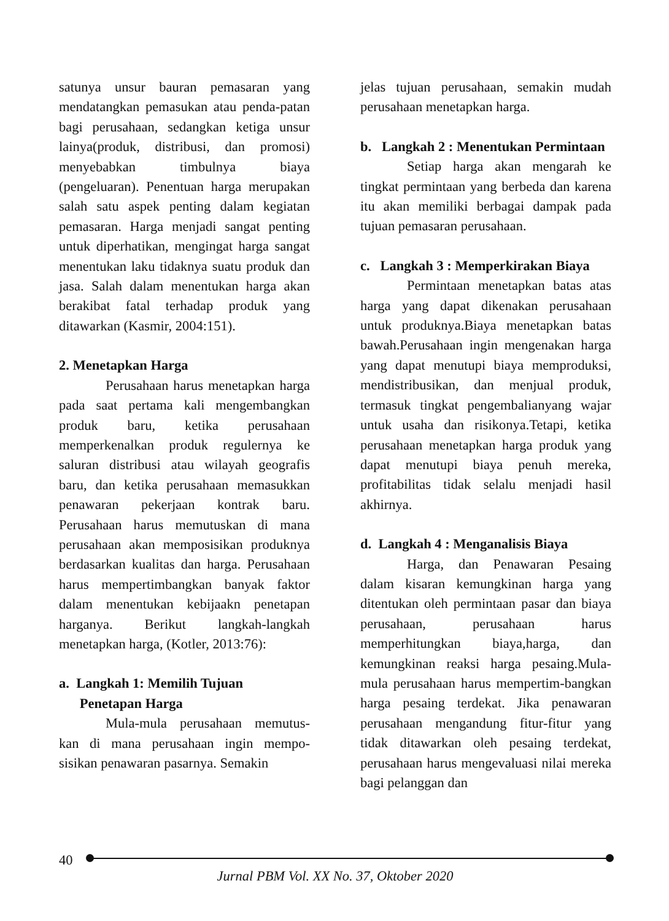satunya unsur bauran pemasaran yang mendatangkan pemasukan atau penda-patan bagi perusahaan, sedangkan ketiga unsur lainya(produk, distribusi, dan promosi) menyebabkan timbulnya biaya (pengeluaran). Penentuan harga merupakan salah satu aspek penting dalam kegiatan pemasaran. Harga menjadi sangat penting untuk diperhatikan, mengingat harga sangat menentukan laku tidaknya suatu produk dan jasa. Salah dalam menentukan harga akan berakibat fatal terhadap produk yang ditawarkan (Kasmir, 2004:151).
2. Menetapkan Harga
Perusahaan harus menetapkan harga pada saat pertama kali mengembangkan produk baru, ketika perusahaan memperkenalkan produk regulernya ke saluran distribusi atau wilayah geografis baru, dan ketika perusahaan memasukkan penawaran pekerjaan kontrak baru. Perusahaan harus memutuskan di mana perusahaan akan memposisikan produknya berdasarkan kualitas dan harga. Perusahaan harus mempertimbangkan banyak faktor dalam menentukan kebijaakn penetapan harganya. Berikut langkah-langkah menetapkan harga, (Kotler, 2013:76):
a. Langkah 1: Memilih Tujuan
Penetapan Harga
Mula-mula perusahaan memutus-kan di mana perusahaan ingin mempo-sisikan penawaran pasarnya. Semakin
jelas tujuan perusahaan, semakin mudah perusahaan menetapkan harga.
b. Langkah 2 : Menentukan Permintaan
Setiap harga akan mengarah ke tingkat permintaan yang berbeda dan karena itu akan memiliki berbagai dampak pada tujuan pemasaran perusahaan.
c. Langkah 3 : Memperkirakan Biaya
Permintaan menetapkan batas atas harga yang dapat dikenakan perusahaan untuk produknya.Biaya menetapkan batas bawah.Perusahaan ingin mengenakan harga yang dapat menutupi biaya memproduksi, mendistribusikan, dan menjual produk, termasuk tingkat pengembalianyang wajar untuk usaha dan risikonya.Tetapi, ketika perusahaan menetapkan harga produk yang dapat menutupi biaya penuh mereka, profitabilitas tidak selalu menjadi hasil akhirnya.
d. Langkah 4 : Menganalisis Biaya
Harga, dan Penawaran Pesaing dalam kisaran kemungkinan harga yang ditentukan oleh permintaan pasar dan biaya perusahaan, perusahaan harus memperhitungkan biaya,harga, dan kemungkinan reaksi harga pesaing.Mula-mula perusahaan harus mempertim-bangkan harga pesaing terdekat. Jika penawaran perusahaan mengandung fitur-fitur yang tidak ditawarkan oleh pesaing terdekat, perusahaan harus mengevaluasi nilai mereka bagi pelanggan dan
40
Jurnal PBM Vol. XX No. 37, Oktober 2020